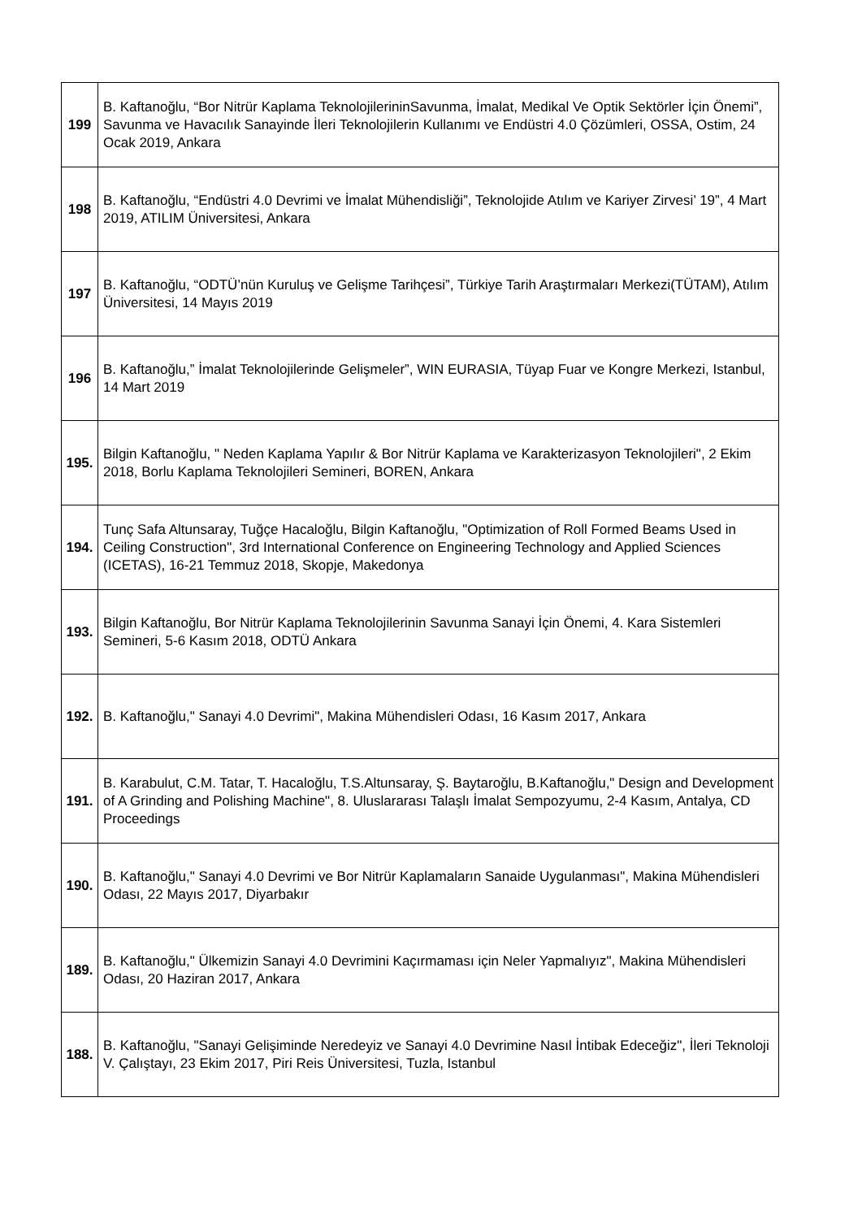| 199 | B. Kaftanoğlu, “Bor Nitrür Kaplama TeknolojilerininSavunma, İmalat, Medikal Ve Optik Sektörler İçin Önemi”, Savunma ve Havacılık Sanayinde İleri Teknolojilerin Kullanımı ve Endüstri 4.0 Çözümleri, OSSA, Ostim, 24 Ocak 2019, Ankara |
| 198 | B. Kaftanoğlu, “Endüstri 4.0 Devrimi ve İmalat Mühendisliği”, Teknolojide Atılım ve Kariyer Zirvesi’ 19”, 4 Mart 2019, ATILIM Üniversitesi, Ankara |
| 197 | B. Kaftanoğlu, “ODTÜ’nün Kuruluş ve Gelişme Tarihçesi”, Türkiye Tarih Araştırmaları Merkezi(TÜTAM), Atılım Üniversitesi, 14 Mayıs 2019 |
| 196 | B. Kaftanoğlu,” İmalat Teknolojilerinde Gelişmeler”, WIN EURASIA, Tüyap Fuar ve Kongre Merkezi, Istanbul, 14 Mart 2019 |
| 195. | Bilgin Kaftanoğlu, " Neden Kaplama Yapılır & Bor Nitrür Kaplama ve Karakterizasyon Teknolojileri", 2 Ekim 2018, Borlu Kaplama Teknolojileri Semineri, BOREN, Ankara |
| 194. | Tunç Safa Altunsaray, Tuğçe Hacaloğlu, Bilgin Kaftanoğlu, "Optimization of Roll Formed Beams Used in Ceiling Construction", 3rd International Conference on Engineering Technology and Applied Sciences (ICETAS), 16-21 Temmuz 2018, Skopje, Makedonya |
| 193. | Bilgin Kaftanoğlu, Bor Nitrür Kaplama Teknolojilerinin Savunma Sanayi İçin Önemi, 4. Kara Sistemleri Semineri, 5-6 Kasım 2018, ODTÜ Ankara |
| 192. | B. Kaftanoğlu," Sanayi 4.0 Devrimi", Makina Mühendisleri Odası, 16 Kasım 2017, Ankara |
| 191. | B. Karabulut, C.M. Tatar, T. Hacaloğlu, T.S.Altunsaray, Ş. Baytaroğlu, B.Kaftanoğlu," Design and Development of A Grinding and Polishing Machine", 8. Uluslararası Talaşlı İmalat Sempozyumu, 2-4 Kasım, Antalya, CD Proceedings |
| 190. | B. Kaftanoğlu," Sanayi 4.0 Devrimi ve Bor Nitrür Kaplamaların Sanaide Uygulanması", Makina Mühendisleri Odası, 22 Mayıs 2017, Diyarbakır |
| 189. | B. Kaftanoğlu," Ülkemizin Sanayi 4.0 Devrimini Kaçırmaması için Neler Yapmalıyız", Makina Mühendisleri Odası, 20 Haziran 2017, Ankara |
| 188. | B. Kaftanoğlu, "Sanayi Gelişiminde Neredeyiz ve Sanayi 4.0 Devrimine Nasıl İntibak Edeceğiz", İleri Teknoloji V. Çalıştayı, 23 Ekim 2017, Piri Reis Üniversitesi, Tuzla, Istanbul |